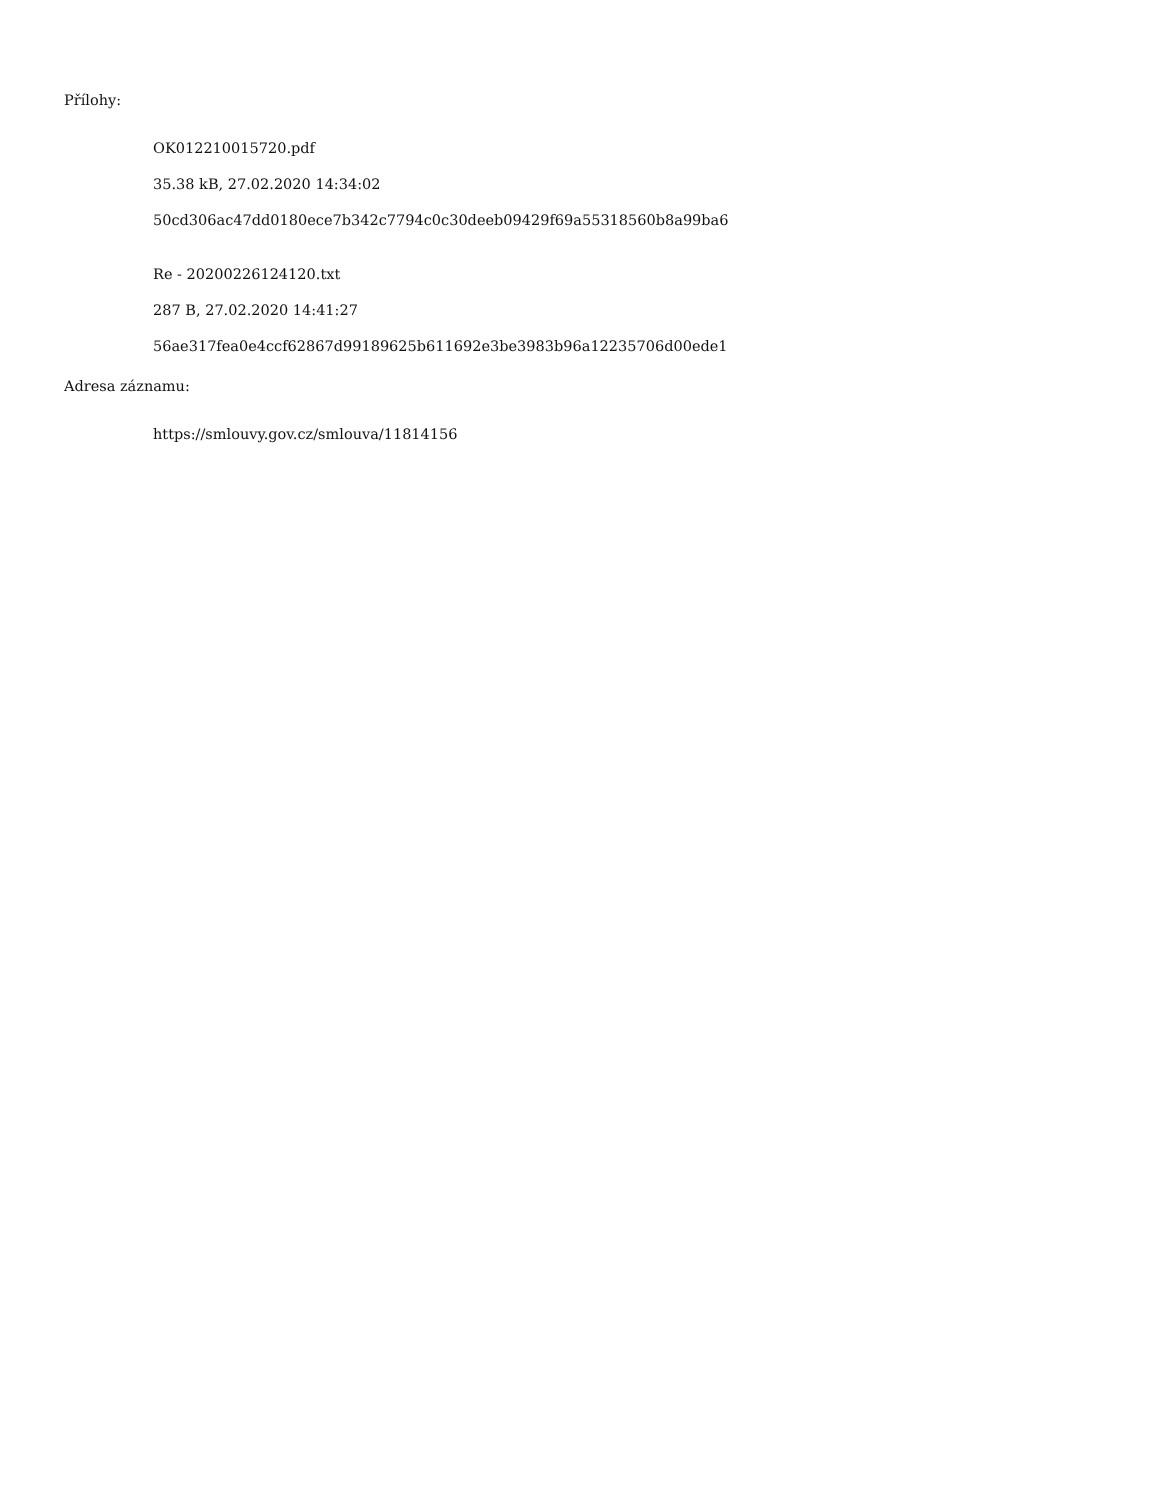Přílohy:
OK012210015720.pdf
35.38 kB, 27.02.2020 14:34:02
50cd306ac47dd0180ece7b342c7794c0c30deeb09429f69a55318560b8a99ba6
Re - 20200226124120.txt
287 B, 27.02.2020 14:41:27
56ae317fea0e4ccf62867d99189625b611692e3be3983b96a12235706d00ede1
Adresa záznamu:
https://smlouvy.gov.cz/smlouva/11814156